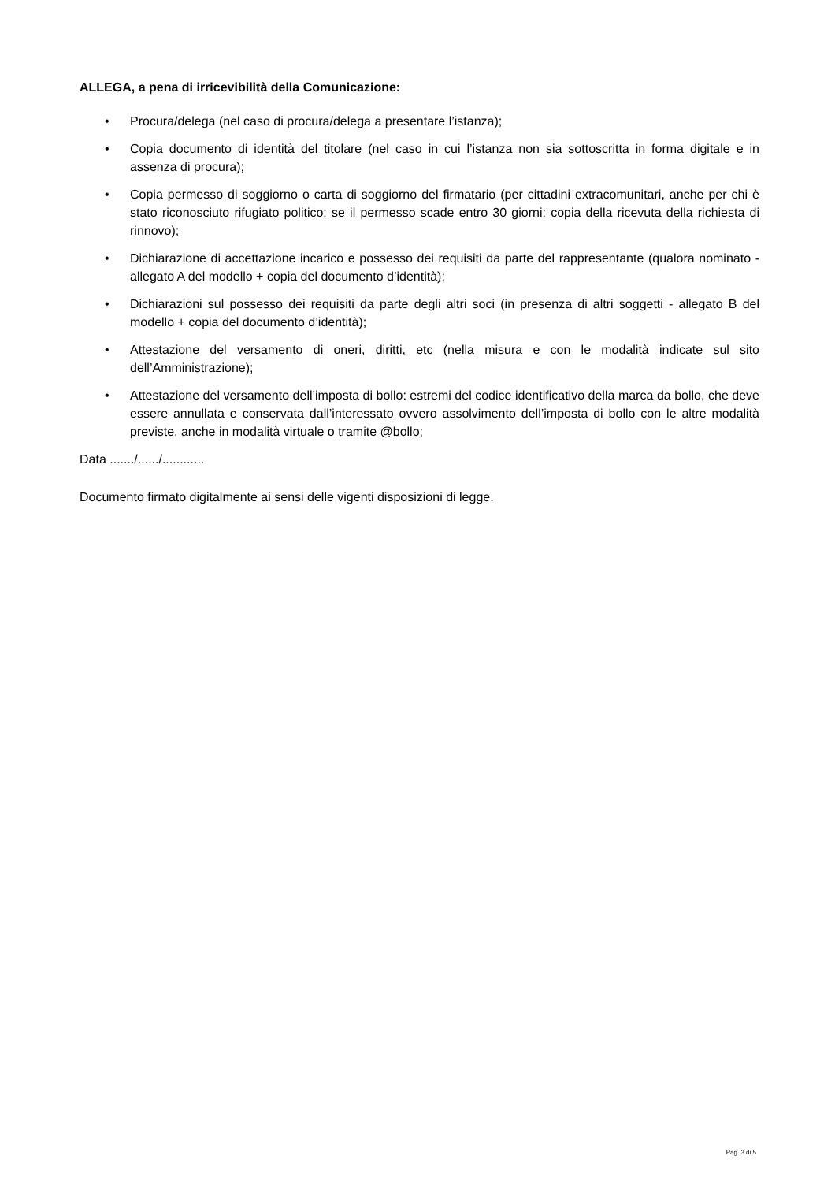ALLEGA, a pena di irricevibilità della Comunicazione:
• Procura/delega (nel caso di procura/delega a presentare l’istanza);
• Copia documento di identità del titolare (nel caso in cui l’istanza non sia sottoscritta in forma digitale e in assenza di procura);
• Copia permesso di soggiorno o carta di soggiorno del firmatario (per cittadini extracomunitari, anche per chi è stato riconosciuto rifugiato politico; se il permesso scade entro 30 giorni: copia della ricevuta della richiesta di rinnovo);
• Dichiarazione di accettazione incarico e possesso dei requisiti da parte del rappresentante (qualora nominato - allegato A del modello + copia del documento d’identità);
• Dichiarazioni sul possesso dei requisiti da parte degli altri soci (in presenza di altri soggetti - allegato B del modello + copia del documento d’identità);
• Attestazione del versamento di oneri, diritti, etc (nella misura e con le modalità indicate sul sito dell’Amministrazione);
• Attestazione del versamento dell’imposta di bollo: estremi del codice identificativo della marca da bollo, che deve essere annullata e conservata dall’interessato ovvero assolvimento dell’imposta di bollo con le altre modalità previste, anche in modalità virtuale o tramite @bollo;
Data ......./....../............
Documento firmato digitalmente ai sensi delle vigenti disposizioni di legge.
Pag. 3 di 5